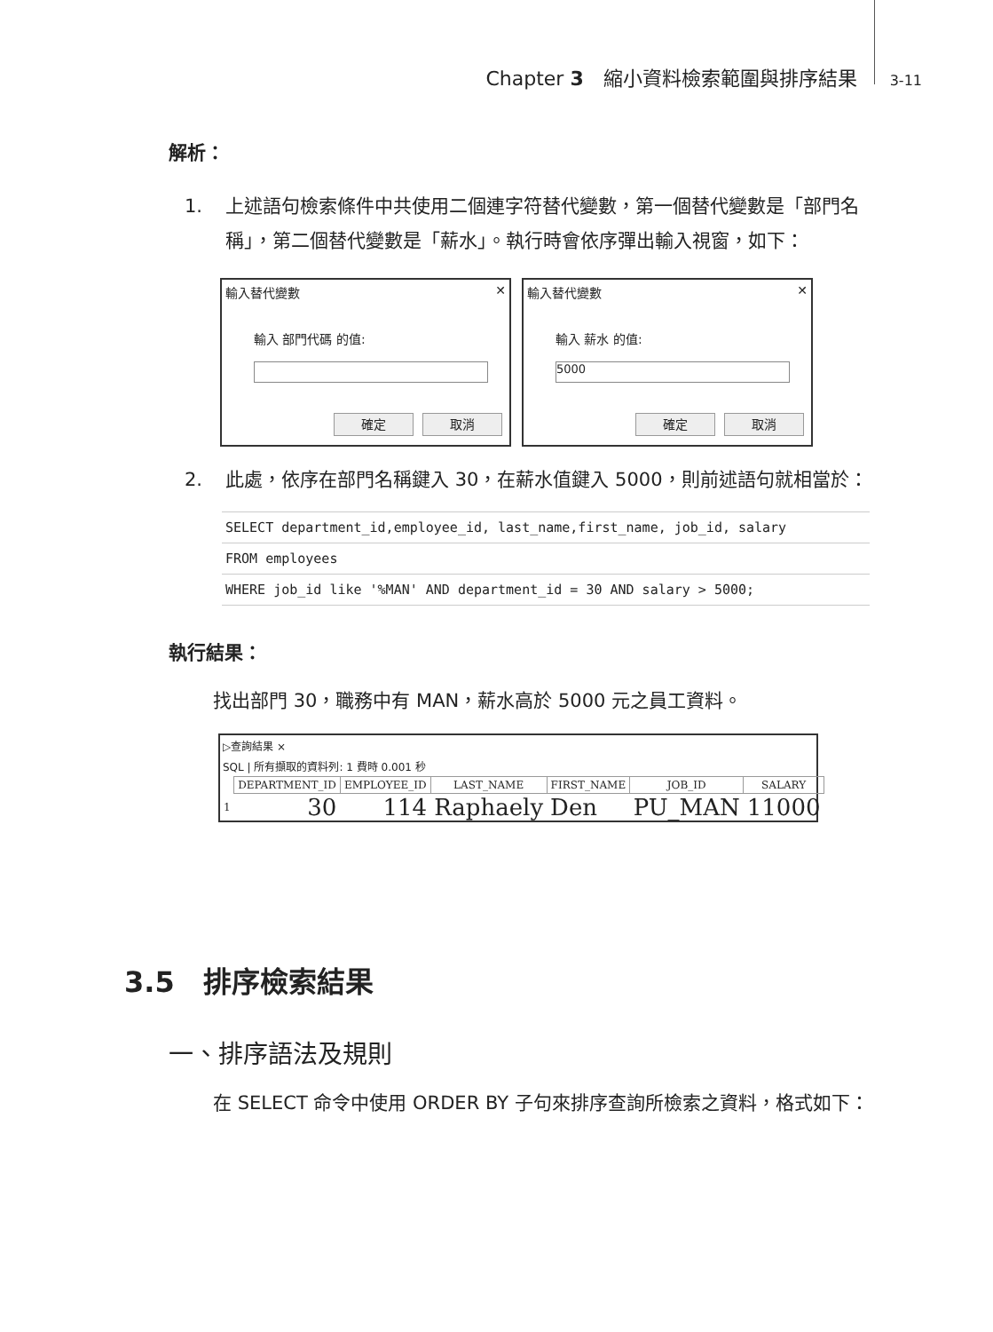Chapter 3　縮小資料檢索範圍與排序結果 3-11
解析：
1. 上述語句檢索條件中共使用二個連字符替代變數，第一個替代變數是「部門名稱」，第二個替代變數是「薪水」。執行時會依序彈出輸入視窗，如下：
輸入替代變數 ✕
輸入 部門代碼 的值:
確定 取消
輸入替代變數 ✕
輸入 薪水 的值:
5000
確定 取消
2. 此處，依序在部門名稱鍵入 30，在薪水值鍵入 5000，則前述語句就相當於：
SELECT department_id,employee_id, last_name,first_name, job_id, salary
FROM employees
WHERE job_id like '%MAN' AND department_id = 30 AND salary > 5000;
執行結果：
找出部門 30，職務中有 MAN，薪水高於 5000 元之員工資料。
▷查詢結果 ×
SQL | 所有擷取的資料列: 1 費時 0.001 秒
| | DEPARTMENT_ID | EMPLOYEE_ID | LAST_NAME | FIRST_NAME | JOB_ID | SALARY |
| --- | --- | --- | --- | --- | --- | --- |
| 1 | 30 | 114 | Raphaely | Den | PU_MAN | 11000 |
3.5　排序檢索結果
一、排序語法及規則
在 SELECT 命令中使用 ORDER BY 子句來排序查詢所檢索之資料，格式如下：